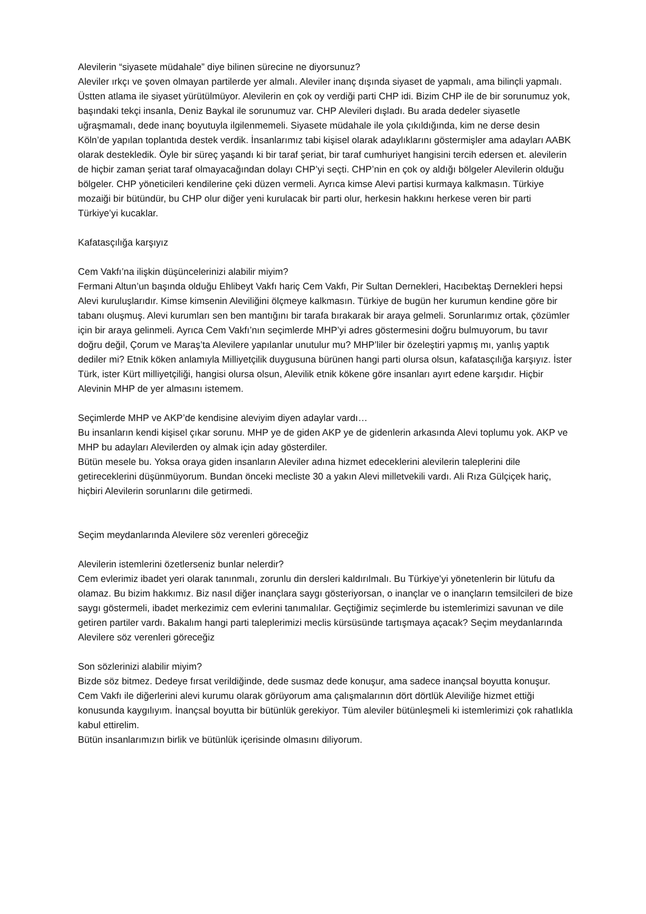Alevilerin “siyasete müdahale” diye bilinen sürecine ne diyorsunuz?
Aleviler ırkçı ve şoven olmayan partilerde yer almalı. Aleviler inanç dışında siyaset de yapmalı, ama bilinçli yapmalı. Üstten atlama ile siyaset yürütülmüyor. Alevilerin en çok oy verdiği parti CHP idi. Bizim CHP ile de bir sorunumuz yok, başındaki tekçi insanla, Deniz Baykal ile sorunumuz var. CHP Alevileri dışladı. Bu arada dedeler siyasetle uğraşmamalı, dede inanç boyutuyla ilgilenmemeli. Siyasete müdahale ile yola çıkıldığında, kim ne derse desin Köln’de yapılan toplantıda destek verdik. İnsanlarımız tabi kişisel olarak adaylıklarını göstermişler ama adayları AABK olarak destekledik. Öyle bir süreç yaşandı ki bir taraf şeriat, bir taraf cumhuriyet hangisini tercih edersen et. alevilerin de hiçbir zaman şeriat taraf olmayacağından dolayı CHP’yi seçti. CHP’nin en çok oy aldığı bölgeler Alevilerin olduğu bölgeler. CHP yöneticileri kendilerine çeki düzen vermeli. Ayrıca kimse Alevi partisi kurmaya kalkmasın. Türkiye mozaiği bir bütündür, bu CHP olur diğer yeni kurulacak bir parti olur, herkesin hakkını herkese veren bir parti Türkiye’yi kucaklar.
Kafatasçılığa karşıyız
Cem Vakfı’na ilişkin düşüncelerinizi alabilir miyim?
Fermani Altun’un başında olduğu Ehlibeyt Vakfı hariç Cem Vakfı, Pir Sultan Dernekleri, Hacıbektaş Dernekleri hepsi Alevi kuruluşlarıdır. Kimse kimsenin Aleviliğini ölçmeye kalkmasın. Türkiye de bugün her kurumun kendine göre bir tabanı oluşmuş. Alevi kurumları sen ben mantığını bir tarafa bırakarak bir araya gelmeli. Sorunlarımız ortak, çözümler için bir araya gelinmeli. Ayrıca Cem Vakfı’nın seçimlerde MHP’yi adres göstermesini doğru bulmuyorum, bu tavır doğru değil, Çorum ve Maraş’ta Alevilere yapılanlar unutulur mu? MHP’liler bir özeleştiri yapmış mı, yanlış yaptık dediler mi? Etnik köken anlamıyla Milliyetçilik duygusuna bürünen hangi parti olursa olsun, kafatasçılığa karşıyız. İster Türk, ister Kürt milliyetçiliği, hangisi olursa olsun, Alevilik etnik kökene göre insanları ayırt edene karşıdır. Hiçbir Alevinin MHP de yer almasını istemem.
Seçimlerde MHP ve AKP’de kendisine aleviyim diyen adaylar vardı…
Bu insanların kendi kişisel çıkar sorunu. MHP ye de giden AKP ye de gidenlerin arkasında Alevi toplumu yok. AKP ve MHP bu adayları Alevilerden oy almak için aday gösterdiler.
Bütün mesele bu. Yoksa oraya giden insanların Aleviler adına hizmet edeceklerini alevilerin taleplerini dile getireceklerini düşünmüyorum. Bundan önceki mecliste 30 a yakın Alevi milletvekili vardı. Ali Rıza Gülçiçek hariç, hiçbiri Alevilerin sorunlarını dile getirmedi.
Seçim meydanlarında Alevilere söz verenleri göreceğiz
Alevilerin istemlerini özetlerseniz bunlar nelerdir?
Cem evlerimiz ibadet yeri olarak tanınmalı, zorunlu din dersleri kaldırılmalı. Bu Türkiye’yi yönetenlerin bir lütufu da olamaz. Bu bizim hakkımız. Biz nasıl diğer inançlara saygı gösteriyorsan, o inançlar ve o inançların temsilcileri de bize saygı göstermeli, ibadet merkezimiz cem evlerini tanımalılar. Geçtiğimiz seçimlerde bu istemlerimizi savunan ve dile getiren partiler vardı. Bakalım hangi parti taleplerimizi meclis kürsüsünde tartışmaya açacak? Seçim meydanlarında Alevilere söz verenleri göreceğiz
Son sözlerinizi alabilir miyim?
Bizde söz bitmez. Dedeye fırsat verildiğinde, dede susmaz dede konuşur, ama sadece inançsal boyutta konuşur. Cem Vakfı ile diğerlerini alevi kurumu olarak görüyorum ama çalışmalarının dört dörtlük Aleviliğe hizmet ettiği konusunda kaygılıyım. İnançsal boyutta bir bütünlük gerekiyor. Tüm aleviler bütünleşmeli ki istemlerimizi çok rahatlıkla kabul ettirelim.
Bütün insanlarımızın birlik ve bütünlük içerisinde olmasını diliyorum.